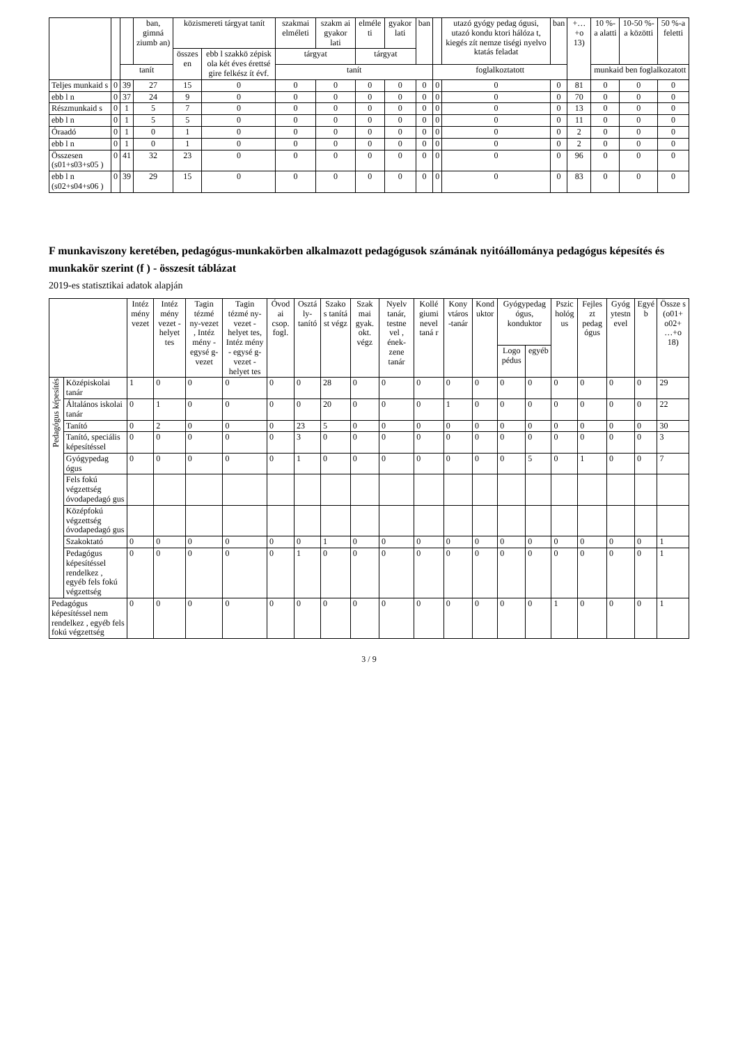| | | | ban, gimná ziumb an) | közismereti tárgyat tanít | | szakmai elméleti | szakm ai gyakor lati | elméle ti | gyakor lati | ban | | utazó gyógy pedag ógusi, utazó kondu ktori hálóza t, kiegés zít nemze tiségi nyelvo ktatás feladat | ban | +…+o 13) | 10 %-a alatti | 10-50 %-a közötti | 50 %-a feletti |
| | | | | összes en | ebb l szakkö zépisk ola két éves érettsé gire felkész ít évf. | tárgyat | | tárgyat | | | | | | | | | |
| | | tanít | | | | tanít | | | | | foglalkoztatott | | | | munkaid ben foglalkozatott | | |
| Teljes munkaid s | 0 | 39 | 27 | 15 | 0 | 0 | 0 | 0 | 0 | 0 | 0 | 0 | 0 | 81 | 0 | 0 | 0 |
| ebb l n | 0 | 37 | 24 | 9 | 0 | 0 | 0 | 0 | 0 | 0 | 0 | 0 | 0 | 70 | 0 | 0 | 0 |
| Részmunkaid s | 0 | 1 | 5 | 7 | 0 | 0 | 0 | 0 | 0 | 0 | 0 | 0 | 0 | 13 | 0 | 0 | 0 |
| ebb l n | 0 | 1 | 5 | 5 | 0 | 0 | 0 | 0 | 0 | 0 | 0 | 0 | 0 | 11 | 0 | 0 | 0 |
| Óraadó | 0 | 1 | 0 | 1 | 0 | 0 | 0 | 0 | 0 | 0 | 0 | 0 | 0 | 2 | 0 | 0 | 0 |
| ebb l n | 0 | 1 | 0 | 1 | 0 | 0 | 0 | 0 | 0 | 0 | 0 | 0 | 0 | 2 | 0 | 0 | 0 |
| Összesen (s01+s03+s05 ) | 0 | 41 | 32 | 23 | 0 | 0 | 0 | 0 | 0 | 0 | 0 | 0 | 0 | 96 | 0 | 0 | 0 |
| ebb l n (s02+s04+s06 ) | 0 | 39 | 29 | 15 | 0 | 0 | 0 | 0 | 0 | 0 | 0 | 0 | 0 | 83 | 0 | 0 | 0 |
F munkaviszony keretében, pedagógus-munkakörben alkalmazott pedagógusok számának nyitóállománya pedagógus képesítés és munkakör szerint (f ) - összesít táblázat
2019-es statisztikai adatok alapján
| | | Intéz mény vezet | Intéz mény vezet - helyet tes | Tagin tézmé ny-vezet , Intéz mény - egysé g-vezet | Tagin tézmé ny-vezet - helyet tes, Intéz mény - egysé g-vezet - helyet tes | Óvod ai csop. fogl. | Osztá ly-tanító | Szako s tanítá st végz | Szak mai gyak. okt. végz | Nyelv tanár, testne vel , ének-zene tanár | Kollé giumi nevel taná r | Kony vtáros -tanár | Kond uktor | Gyógypedag ógus, konduktor | | Pszic hológ us | Fejles zt pedag ógus | Gyóg ytestn evel | Egyé b | Össze s (o01+ o02+ …+o 18) |
| --- | --- | --- | --- | --- | --- | --- | --- | --- | --- | --- | --- | --- | --- | --- | --- | --- | --- | --- | --- | --- |
| | | | | | | | | | | | | | | Logo pédus | egyéb | | | | | |
| Pedagógus képesítés | Középiskolai tanár | 1 | 0 | 0 | 0 | 0 | 0 | 28 | 0 | 0 | 0 | 0 | 0 | 0 | 0 | 0 | 0 | 0 | 0 | 29 |
| | Általános iskolai tanár | 0 | 1 | 0 | 0 | 0 | 0 | 20 | 0 | 0 | 0 | 1 | 0 | 0 | 0 | 0 | 0 | 0 | 0 | 22 |
| | Tanító | 0 | 2 | 0 | 0 | 0 | 23 | 5 | 0 | 0 | 0 | 0 | 0 | 0 | 0 | 0 | 0 | 0 | 0 | 30 |
| | Tanító, speciális képesítéssel | 0 | 0 | 0 | 0 | 0 | 3 | 0 | 0 | 0 | 0 | 0 | 0 | 0 | 0 | 0 | 0 | 0 | 0 | 3 |
| | Gyógypedag ógus | 0 | 0 | 0 | 0 | 0 | 1 | 0 | 0 | 0 | 0 | 0 | 0 | 0 | 5 | 0 | 1 | 0 | 0 | 7 |
| | Fels fokú végzettség óvodapedagó gus | | | | | | | | | | | | | | | | | | | |
| | Középfokú végzettség óvodapedagó gus | | | | | | | | | | | | | | | | | | | |
| | Szakoktató | 0 | 0 | 0 | 0 | 0 | 0 | 1 | 0 | 0 | 0 | 0 | 0 | 0 | 0 | 0 | 0 | 0 | 0 | 1 |
| | Pedagógus képesítéssel rendelkez , egyéb fels fokú végzettség | 0 | 0 | 0 | 0 | 0 | 1 | 0 | 0 | 0 | 0 | 0 | 0 | 0 | 0 | 0 | 0 | 0 | 0 | 1 |
| Pedagógus képesítéssel nem rendelkez , egyéb fels fokú végzettség | | 0 | 0 | 0 | 0 | 0 | 0 | 0 | 0 | 0 | 0 | 0 | 0 | 0 | 0 | 1 | 0 | 0 | 0 | 1 |
3 / 9